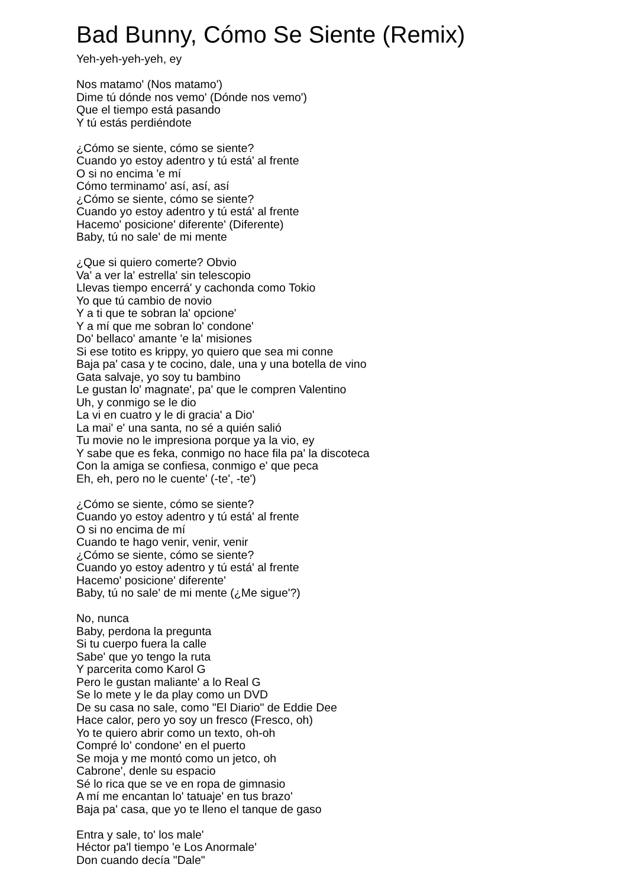Bad Bunny, Cómo Se Siente (Remix)
Yeh-yeh-yeh-yeh, ey
Nos matamo' (Nos matamo')
Dime tú dónde nos vemo' (Dónde nos vemo')
Que el tiempo está pasando
Y tú estás perdiéndote
¿Cómo se siente, cómo se siente?
Cuando yo estoy adentro y tú está' al frente
O si no encima 'e mí
Cómo terminamo' así, así, así
¿Cómo se siente, cómo se siente?
Cuando yo estoy adentro y tú está' al frente
Hacemo' posicione' diferente' (Diferente)
Baby, tú no sale' de mi mente
¿Que si quiero comerte? Obvio
Va' a ver la' estrella' sin telescopio
Llevas tiempo encerrá' y cachonda como Tokio
Yo que tú cambio de novio
Y a ti que te sobran la' opcione'
Y a mí que me sobran lo' condone'
Do' bellaco' amante 'e la' misiones
Si ese totito es krippy, yo quiero que sea mi conne
Baja pa' casa y te cocino, dale, una y una botella de vino
Gata salvaje, yo soy tu bambino
Le gustan lo' magnate', pa' que le compren Valentino
Uh, y conmigo se le dio
La vi en cuatro y le di gracia' a Dio'
La mai' e' una santa, no sé a quién salió
Tu movie no le impresiona porque ya la vio, ey
Y sabe que es feka, conmigo no hace fila pa' la discoteca
Con la amiga se confiesa, conmigo e' que peca
Eh, eh, pero no le cuente' (-te', -te')
¿Cómo se siente, cómo se siente?
Cuando yo estoy adentro y tú está' al frente
O si no encima de mí
Cuando te hago venir, venir, venir
¿Cómo se siente, cómo se siente?
Cuando yo estoy adentro y tú está' al frente
Hacemo' posicione' diferente'
Baby, tú no sale' de mi mente (¿Me sigue'?)
No, nunca
Baby, perdona la pregunta
Si tu cuerpo fuera la calle
Sabe' que yo tengo la ruta
Y parcerita como Karol G
Pero le gustan maliante' a lo Real G
Se lo mete y le da play como un DVD
De su casa no sale, como "El Diario" de Eddie Dee
Hace calor, pero yo soy un fresco (Fresco, oh)
Yo te quiero abrir como un texto, oh-oh
Compré lo' condone' en el puerto
Se moja y me montó como un jetco, oh
Cabrone', denle su espacio
Sé lo rica que se ve en ropa de gimnasio
A mí me encantan lo' tatuaje' en tus brazo'
Baja pa' casa, que yo te lleno el tanque de gaso
Entra y sale, to' los male'
Héctor pa'l tiempo 'e Los Anormale'
Don cuando decía "Dale"